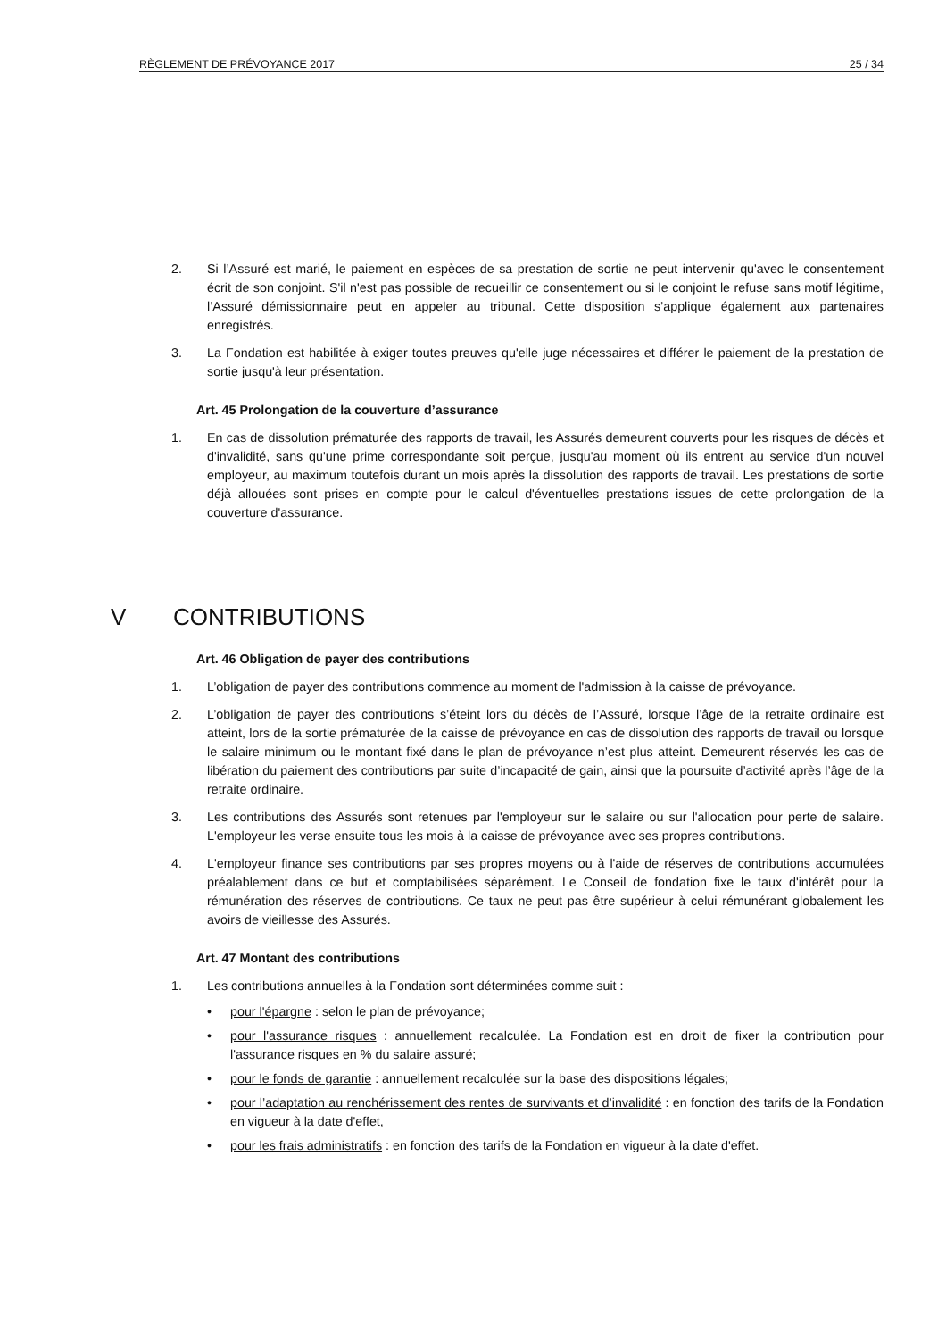RÈGLEMENT DE PRÉVOYANCE 2017 25 / 34
2. Si l’Assuré est marié, le paiement en espèces de sa prestation de sortie ne peut intervenir qu'avec le consentement écrit de son conjoint. S'il n'est pas possible de recueillir ce consentement ou si le conjoint le refuse sans motif légitime, l’Assuré démissionnaire peut en appeler au tribunal. Cette disposition s’applique également aux partenaires enregistrés.
3. La Fondation est habilitée à exiger toutes preuves qu'elle juge nécessaires et différer le paiement de la prestation de sortie jusqu'à leur présentation.
Art. 45 Prolongation de la couverture d’assurance
1. En cas de dissolution prématurée des rapports de travail, les Assurés demeurent couverts pour les risques de décès et d'invalidité, sans qu'une prime correspondante soit perçue, jusqu'au moment où ils entrent au service d'un nouvel employeur, au maximum toutefois durant un mois après la dissolution des rapports de travail. Les prestations de sortie déjà allouées sont prises en compte pour le calcul d'éventuelles prestations issues de cette prolongation de la couverture d'assurance.
V CONTRIBUTIONS
Art. 46 Obligation de payer des contributions
1. L’obligation de payer des contributions commence au moment de l'admission à la caisse de prévoyance.
2. L’obligation de payer des contributions s’éteint lors du décès de l’Assuré, lorsque l’âge de la retraite ordinaire est atteint, lors de la sortie prématurée de la caisse de prévoyance en cas de dissolution des rapports de travail ou lorsque le salaire minimum ou le montant fixé dans le plan de prévoyance n’est plus atteint. Demeurent réservés les cas de libération du paiement des contributions par suite d’incapacité de gain, ainsi que la poursuite d’activité après l’âge de la retraite ordinaire.
3. Les contributions des Assurés sont retenues par l'employeur sur le salaire ou sur l'allocation pour perte de salaire. L'employeur les verse ensuite tous les mois à la caisse de prévoyance avec ses propres contributions.
4. L'employeur finance ses contributions par ses propres moyens ou à l'aide de réserves de contributions accumulées préalablement dans ce but et comptabilisées séparément. Le Conseil de fondation fixe le taux d'intérêt pour la rémunération des réserves de contributions. Ce taux ne peut pas être supérieur à celui rémunérant globalement les avoirs de vieillesse des Assurés.
Art. 47 Montant des contributions
1. Les contributions annuelles à la Fondation sont déterminées comme suit :
• pour l'épargne : selon le plan de prévoyance;
• pour l'assurance risques : annuellement recalculée. La Fondation est en droit de fixer la contribution pour l'assurance risques en % du salaire assuré;
• pour le fonds de garantie : annuellement recalculée sur la base des dispositions légales;
• pour l’adaptation au renchérissement des rentes de survivants et d’invalidité : en fonction des tarifs de la Fondation en vigueur à la date d'effet,
• pour les frais administratifs : en fonction des tarifs de la Fondation en vigueur à la date d'effet.